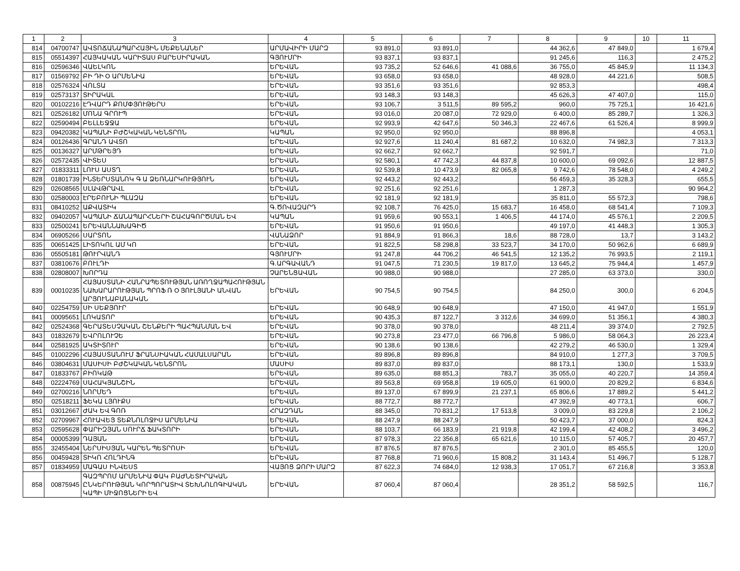| 1 | 2 | 3 | 4 | 5 | 6 | 7 | 8 | 9 | 10 | 11 |
| 814 | 04700747 | ԱՎՏՈՃԱՆԱՊԱՐՀԱՅԻՆ ՄԵՔԵՆԱՆԵՐ | ԱՐՄԱՎԻՐԻ ՄԱՐԶ | 93 891,0 | 93 891,0 | | 44 362,6 | 47 849,0 | | 1 679,4 |
| 815 | 05514397 | ՀԱՅԿԱԿԱՆ ԿԱՐԻՏԱՍ ԲԱՐԵՍԻՐԱԿԱՆ | ԳՅՈՒՄՐԻ | 93 837,1 | 93 837,1 | | 91 245,6 | 116,3 | | 2 475,2 |
| 816 | 02596346 | ՎԱԵԼԿՈՆ | ԵՐԵՎԱՆ | 93 735,2 | 52 646,6 | 41 088,6 | 36 755,0 | 45 845,9 | | 11 134,3 |
| 817 | 01569792 | ԲԻ ԴԻ Օ ԱՐՄԵՆԻԱ | ԵՐԵՎԱՆ | 93 658,0 | 93 658,0 | | 48 928,0 | 44 221,6 | | 508,5 |
| 818 | 02576324 | ՎՈԼՏԱ | ԵՐԵՎԱՆ | 93 351,6 | 93 351,6 | | 92 853,3 | | | 498,4 |
| 819 | 02573137 | ՏԻՐԱԿԱԼ | ԵՐԵՎԱՆ | 93 148,3 | 93 148,3 | | 45 626,3 | 47 407,0 | | 115,0 |
| 820 | 00102216 | ԷԴՎԱՐԴ ՔՈՄՓՅՈՒԹԵՐՍ | ԵՐԵՎԱՆ | 93 106,7 | 3 511,5 | 89 595,2 | 960,0 | 75 725,1 | | 16 421,6 |
| 821 | 02526182 | ՄՈՆԱ ԳՐՈՒՊ | ԵՐԵՎԱՆ | 93 016,0 | 20 087,0 | 72 929,0 | 6 400,0 | 85 289,7 | | 1 326,3 |
| 822 | 02590494 | ԲԵԼԼԵՋՋԱ | ԵՐԵՎԱՆ | 92 993,9 | 42 647,6 | 50 346,3 | 22 467,6 | 61 526,4 | | 8 999,9 |
| 823 | 09420382 | ԿԱՊԱՆԻ ԲԺՇԿԱԿԱՆ ԿԵՆՏՐՈՆ | ԿԱՊԱՆ | 92 950,0 | 92 950,0 | | 88 896,8 | | | 4 053,1 |
| 824 | 00126436 | ԳՐԱՆԴ ԱՎՏՈ | ԵՐԵՎԱՆ | 92 927,6 | 11 240,4 | 81 687,2 | 10 632,0 | 74 982,3 | | 7 313,3 |
| 825 | 00136327 | ԱՐՄԹՐԵՅԴ | ԵՐԵՎԱՆ | 92 662,7 | 92 662,7 | | 92 591,7 | | | 71,0 |
| 826 | 02572435 | ՎԻՏԵՍ | ԵՐԵՎԱՆ | 92 580,1 | 47 742,3 | 44 837,8 | 10 600,0 | 69 092,6 | | 12 887,5 |
| 827 | 01833311 | ԼՈՒՍ ԱՍՏՂ | ԵՐԵՎԱՆ | 92 539,8 | 10 473,9 | 82 065,8 | 9 742,6 | 78 548,0 | | 4 249,2 |
| 828 | 01801739 | ԻՆՏԵՐՍՏԱՆՈԿ Գ Ա ՁԵՌՆԱՐԿՈՒԹՅՈՒՆ | ԵՐԵՎԱՆ | 92 443,2 | 92 443,2 | | 56 459,3 | 35 328,3 | | 655,5 |
| 829 | 02608565 | ՍԼԱՎԹՐԱՎԼ | ԵՐԵՎԱՆ | 92 251,6 | 92 251,6 | | 1 287,3 | | | 90 964,2 |
| 830 | 02580003 | ԷՐԵԲՈՒՆԻ ՊԼԱԶԱ | ԵՐԵՎԱՆ | 92 181,9 | 92 181,9 | | 35 811,0 | 55 572,3 | | 798,6 |
| 831 | 08410252 | ԱՔՎԱՏԻԿ | Գ.ԾՈՎԱԶԱՐԴ | 92 108,7 | 76 425,0 | 15 683,7 | 16 458,0 | 68 541,4 | | 7 109,3 |
| 832 | 09402057 | ԿԱՊԱՆԻ ՃԱՆԱՊԱՐՀՆԵՐԻ ՇԱՀԱԳՈՐԾՄԱՆ ԵՎ | ԿԱՊԱՆ | 91 959,6 | 90 553,1 | 1 406,5 | 44 174,0 | 45 576,1 | | 2 209,5 |
| 833 | 02500241 | ԵՐԵՎԱՆՆԱԽԱԳԻԾ | ԵՐԵՎԱՆ | 91 950,6 | 91 950,6 | | 49 197,0 | 41 448,3 | | 1 305,3 |
| 834 | 06905266 | ՍԱՐՏՈՆ | ՎԱՆԱՁՈՐ | 91 884,9 | 91 866,3 | 18,6 | 88 728,0 | 13,7 | | 3 143,2 |
| 835 | 00651425 | ԼԻՏՈԿՈԼ ԱՄ ԿՈ | ԵՐԵՎԱՆ | 91 822,5 | 58 298,8 | 33 523,7 | 34 170,0 | 50 962,6 | | 6 689,9 |
| 836 | 05505181 | ԹՈՒՐՎԱՆԴ | ԳՅՈՒՄՐԻ | 91 247,8 | 44 706,2 | 46 541,5 | 12 135,2 | 76 993,5 | | 2 119,1 |
| 837 | 03810676 | ԲՈՒԼԴԻ | Գ.ԱՐԳԱՎԱՆԴ | 91 047,5 | 71 230,5 | 19 817,0 | 13 645,2 | 75 944,4 | | 1 457,9 |
| 838 | 02808007 | ԽՈՐԴԱ | ՉԱՐԵՆՑԱՎԱՆ | 90 988,0 | 90 988,0 | | 27 285,0 | 63 373,0 | | 330,0 |
| 839 | 00010235 | ՀԱՅԱՍՏԱՆԻ ՀԱՆՐԱՊԵՏՈՒԹՅԱՆ ԱՌՈՂՋԱՊԱՀՈՒԹՅԱՆ ՆԱԽԱՐԱՐՈՒԹՅԱՆ ՊՐՈՖ Ռ Օ ՅՈՒԼՅԱՆԻ ԱՆՎԱՆ ԱՐՅՈՒՆԱԲԱՆԱԿԱՆ | ԵՐԵՎԱՆ | 90 754,5 | 90 754,5 | | 84 250,0 | 300,0 | | 6 204,5 |
| 840 | 02254759 | ՍԻ ՍԵՔՅՈՒՐ | ԵՐԵՎԱՆ | 90 648,9 | 90 648,9 | | 47 150,0 | 41 947,0 | | 1 551,9 |
| 841 | 00095651 | ԼՈԿԱՏՈՐ | ԵՐԵՎԱՆ | 90 435,3 | 87 122,7 | 3 312,6 | 34 699,0 | 51 356,1 | | 4 380,3 |
| 842 | 02524368 | ԳԵՐԱՏԵՍՉԱԿԱՆ ՇԵՆՔԵՐԻ ՊԱՀՊԱՆՄԱՆ ԵՎ | ԵՐԵՎԱՆ | 90 378,0 | 90 378,0 | | 48 211,4 | 39 374,0 | | 2 792,5 |
| 843 | 01832679 | ԵՎՐՈԼՈՒՉԵ | ԵՐԵՎԱՆ | 90 273,8 | 23 477,0 | 66 796,8 | 5 986,0 | 58 064,3 | | 26 223,4 |
| 844 | 02581925 | ԱԿՏԻՏՈՒՐ | ԵՐԵՎԱՆ | 90 138,6 | 90 138,6 | | 42 279,2 | 46 530,0 | | 1 329,4 |
| 845 | 01002296 | ՀԱՅԱՍՏԱՆՈՒՄ ՖՐԱՆՍԻԱԿԱՆ ՀԱՄԱԼՍԱՐԱՆ | ԵՐԵՎԱՆ | 89 896,8 | 89 896,8 | | 84 910,0 | 1 277,3 | | 3 709,5 |
| 846 | 03804631 | ՄԱՍԻՍԻ ԲԺՇԿԱԿԱՆ ԿԵՆՏՐՈՆ | ՄԱՍԻՍ | 89 837,0 | 89 837,0 | | 88 173,1 | 130,0 | | 1 533,9 |
| 847 | 01833767 | ԲԻՈԿԱԹ | ԵՐԵՎԱՆ | 89 635,0 | 88 851,3 | 783,7 | 35 055,0 | 40 220,7 | | 14 359,4 |
| 848 | 02224769 | ՍԱՀԱԿՅԱՆՇԻՆ | ԵՐԵՎԱՆ | 89 563,8 | 69 958,8 | 19 605,0 | 61 900,0 | 20 829,2 | | 6 834,6 |
| 849 | 02700216 | ՆՈՐՄԵԴ | ԵՐԵՎԱՆ | 89 137,0 | 67 899,9 | 21 237,1 | 65 806,6 | 17 889,2 | | 5 441,2 |
| 850 | 02518211 | ՖԵԿԱ ԼՅՈՒՔՍ | ԵՐԵՎԱՆ | 88 772,7 | 88 772,7 | | 47 392,9 | 40 773,1 | | 606,7 |
| 851 | 03012667 | ԺԱԿ ԵՎ ԳՈՌ | ՀՐԱԶԴԱՆ | 88 345,0 | 70 831,2 | 17 513,8 | 3 009,0 | 83 229,8 | | 2 106,2 |
| 852 | 02709967 | ՀՈՒԱՎԵՅ ՏԵՔՆՈԼՈՋԻՍ ԱՐՄԵՆԻԱ | ԵՐԵՎԱՆ | 88 247,9 | 88 247,9 | | 50 423,7 | 37 000,0 | | 824,3 |
| 853 | 02595628 | ՓԱՐԻԶՅԱՆ ՍՈՒՐՃ ՖԱԿՏՈՐԻ | ԵՐԵՎԱՆ | 88 103,7 | 66 183,9 | 21 919,8 | 42 199,4 | 42 408,2 | | 3 496,2 |
| 854 | 00005399 | ԴԱՅԱՆ | ԵՐԵՎԱՆ | 87 978,3 | 22 356,8 | 65 621,6 | 10 115,0 | 57 405,7 | | 20 457,7 |
| 855 | 32455404 | ՆԵՐՍԻՍՅԱՆ ԿԱՐԵՆ ՊԵՏՐՈՍԻ | ԵՐԵՎԱՆ | 87 876,5 | 87 876,5 | | 2 301,0 | 85 455,5 | | 120,0 |
| 856 | 00459428 | ՏԻԿՈ ՀՈԼԴԻՆԳ | ԵՐԵՎԱՆ | 87 768,8 | 71 960,6 | 15 808,2 | 31 143,4 | 51 496,7 | | 5 128,7 |
| 857 | 01834959 | ՄԱԳԱՍ ԻՆՎԵՍՏ | ՎԱՅՈՑ ՁՈՐԻ ՄԱՐԶ | 87 622,3 | 74 684,0 | 12 938,3 | 17 051,7 | 67 216,8 | | 3 353,8 |
| 858 | 00875945 | ԳԱԶՊՐՈՄ ԱՐՄԵՆԻԱ ՓԱԿ ԲԱԺՆԵՏԻՐԱԿԱՆ ԸՆԿԵՐՈՒԹՅԱՆ ԿՈՐՊՈՐԱՏԻՎ ՏԵԽՆՈԼՈԳԻԱԿԱՆ ԿԱՊԻ ՄԻՋՈՑՆԵՐԻ ԵՎ | ԵՐԵՎԱՆ | 87 060,4 | 87 060,4 | | 28 351,2 | 58 592,5 | | 116,7 |